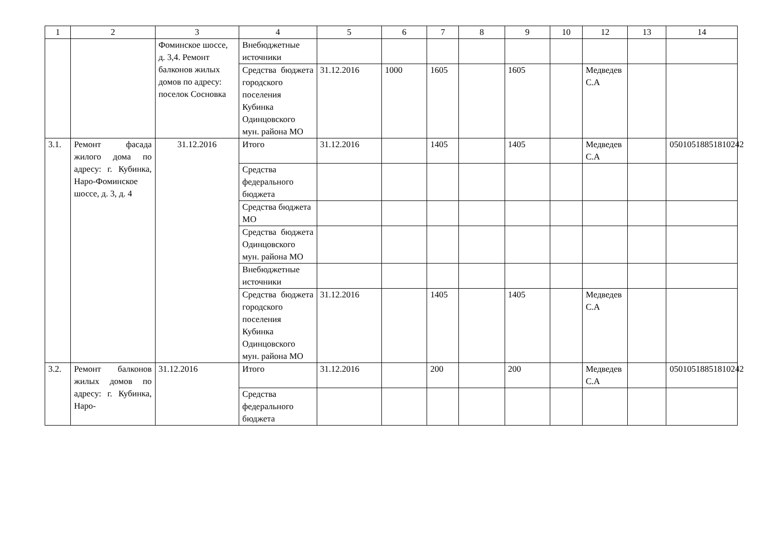| 1 | 2 | 3 | 4 | 5 | 6 | 7 | 8 | 9 | 10 | 12 | 13 | 14 |
| --- | --- | --- | --- | --- | --- | --- | --- | --- | --- | --- | --- | --- |
| | | Фоминское шоссе, д. 3,4. Ремонт балконов жилых домов по адресу: поселок Сосновка | Внебюджетные источники | | | | | | | | | |
| | | | Средства бюджета городского поселения Кубинка Одинцовского мун. района МО | 31.12.2016 | 1000 | 1605 | | 1605 | | Медведев С.А | | |
| 3.1. | Ремонт фасада жилого дома по адресу: г. Кубинка, Наро-Фоминское шоссе, д. 3, д. 4 | 31.12.2016 | Итого | 31.12.2016 | | 1405 | | 1405 | | Медведев С.А | | 05010518851810242 |
| | | | Средства федерального бюджета | | | | | | | | | |
| | | | Средства бюджета МО | | | | | | | | | |
| | | | Средства бюджета Одинцовского мун. района МО | | | | | | | | | |
| | | | Внебюджетные источники | | | | | | | | | |
| | | | Средства бюджета городского поселения Кубинка Одинцовского мун. района МО | 31.12.2016 | | 1405 | | 1405 | | Медведев С.А | | |
| 3.2. | Ремонт балконов жилых домов по адресу: г. Кубинка, Наро- | 31.12.2016 | Итого | 31.12.2016 | | 200 | | 200 | | Медведев С.А | | 05010518851810242 |
| | | | Средства федерального бюджета | | | | | | | | | |